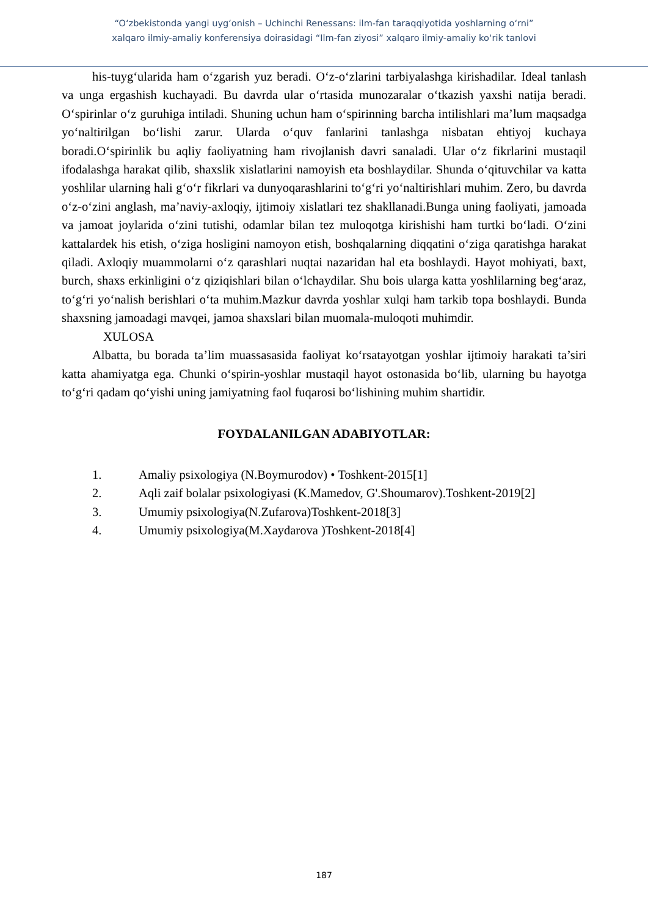“O‘zbekistonda yangi uyg‘onish – Uchinchi Renessans: ilm-fan taraqqiyotida yoshlarning o‘rni”
xalqaro ilmiy-amaliy konferensiya doirasidagi “Ilm-fan ziyosi” xalqaro ilmiy-amaliy ko‘rik tanlovi
his-tuyg‘ularida ham o‘zgarish yuz beradi. O‘z-o‘zlarini tarbiyalashga kirishadilar. Ideal tanlash va unga ergashish kuchayadi. Bu davrda ular o‘rtasida munozaralar o‘tkazish yaxshi natija beradi. O‘spirinlar o‘z guruhiga intiladi. Shuning uchun ham o‘spirinning barcha intilishlari ma’lum maqsadga yo‘naltirilgan bo‘lishi zarur. Ularda o‘quv fanlarini tanlashga nisbatan ehtiyoj kuchaya boradi.O‘spirinlik bu aqliy faoliyatning ham rivojlanish davri sanaladi. Ular o‘z fikrlarini mustaqil ifodalashga harakat qilib, shaxslik xislatlarini namoyish eta boshlaydilar. Shunda o‘qituvchilar va katta yoshlilar ularning hali g‘o‘r fikrlari va dunyoqarashlarini to‘g‘ri yo‘naltirishlari muhim. Zero, bu davrda o‘z-o‘zini anglash, ma’naviy-axloqiy, ijtimoiy xislatlari tez shakllanadi.Bunga uning faoliyati, jamoada va jamoat joylarida o‘zini tutishi, odamlar bilan tez muloqotga kirishishi ham turtki bo‘ladi. O‘zini kattalardek his etish, o‘ziga hosligini namoyon etish, boshqalarning diqqatini o‘ziga qaratishga harakat qiladi. Axloqiy muammolarni o‘z qarashlari nuqtai nazaridan hal eta boshlaydi. Hayot mohiyati, baxt, burch, shaxs erkinligini o‘z qiziqishlari bilan o‘lchaydilar. Shu bois ularga katta yoshlilarning beg‘araz, to‘g‘ri yo‘nalish berishlari o‘ta muhim.Mazkur davrda yoshlar xulqi ham tarkib topa boshlaydi. Bunda shaxsning jamoadagi mavqei, jamoa shaxslari bilan muomala-muloqoti muhimdir.
XULOSA
Albatta, bu borada ta’lim muassasasida faoliyat ko‘rsatayotgan yoshlar ijtimoiy harakati ta’siri katta ahamiyatga ega. Chunki o‘spirin-yoshlar mustaqil hayot ostonasida bo‘lib, ularning bu hayotga to‘g‘ri qadam qo‘yishi uning jamiyatning faol fuqarosi bo‘lishining muhim shartidir.
FOYDALANILGAN ADABIYOTLAR:
1. Amaliy psixologiya (N.Boymurodov) • Toshkent-2015[1]
2. Aqli zaif bolalar psixologiyasi (K.Mamedov, G'.Shoumarov).Toshkent-2019[2]
3. Umumiy psixologiya(N.Zufarova)Toshkent-2018[3]
4. Umumiy psixologiya(M.Xaydarova )Toshkent-2018[4]
187